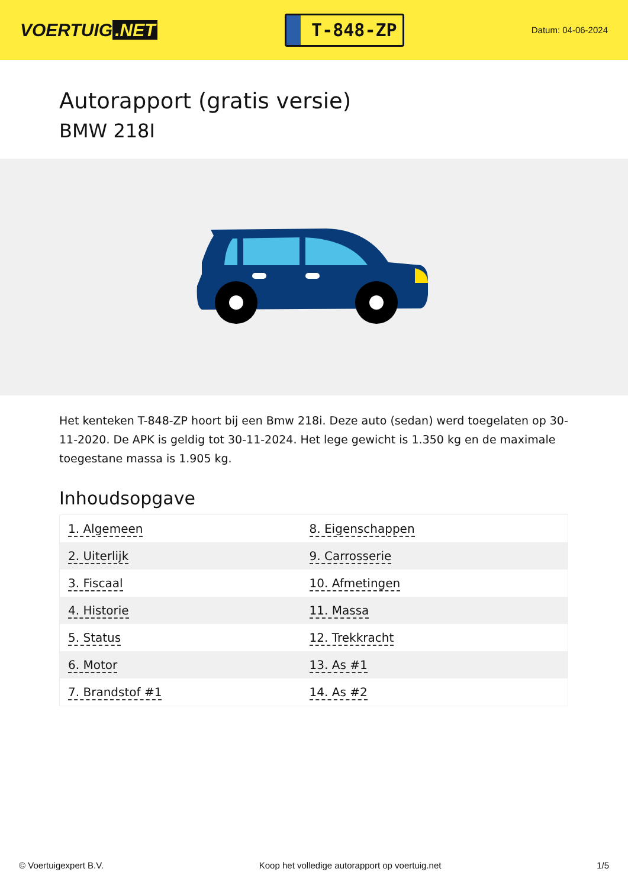VOERTUIG.NET
T-848-ZP
Datum: 04-06-2024
Autorapport (gratis versie)
BMW 218I
Het kenteken T-848-ZP hoort bij een Bmw 218i. Deze auto (sedan) werd toegelaten op 30-11-2020. De APK is geldig tot 30-11-2024. Het lege gewicht is 1.350 kg en de maximale toegestane massa is 1.905 kg.
Inhoudsopgave
| 1. Algemeen | 8. Eigenschappen |
| 2. Uiterlijk | 9. Carrosserie |
| 3. Fiscaal | 10. Afmetingen |
| 4. Historie | 11. Massa |
| 5. Status | 12. Trekkracht |
| 6. Motor | 13. As #1 |
| 7. Brandstof #1 | 14. As #2 |
© Voertuigexpert B.V. Koop het volledige autorapport op voertuig.net 1/5